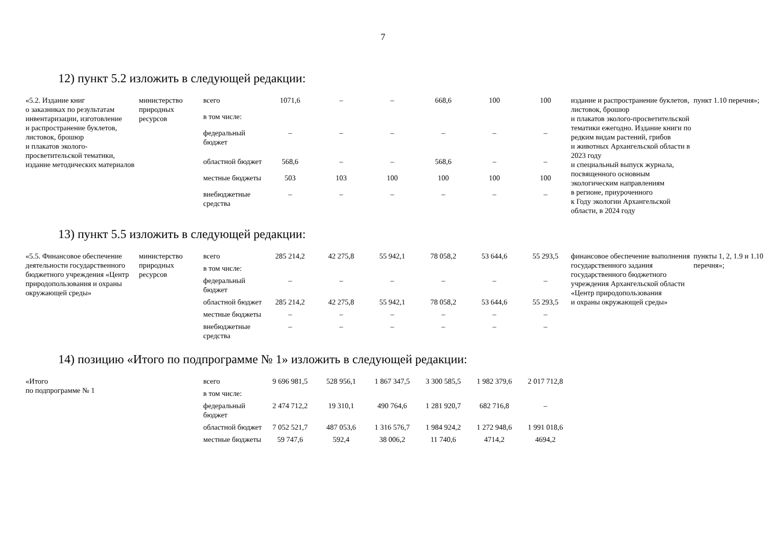7
12) пункт 5.2 изложить в следующей редакции:
| «5.2. Издание книг о заказниках по результатам инвентаризации, изготовление и распространение буклетов, листовок, брошюр и плакатов эколого-просветительской тематики, издание методических материалов | министерство природных ресурсов | всего | 1071,6 | – | – | 668,6 | 100 | 100 | издание и распространение буклетов, листовок, брошюр и плакатов эколого-просветительской тематики ежегодно. Издание книги по редким видам растений, грибов и животных Архангельской области в 2023 году и специальный выпуск журнала, посвященного основным экологическим направлениям в регионе, приуроченного к Году экологии Архангельской области, в 2024 году | пункт 1.10 перечня»; |
| | | в том числе: | | | | | | | | |
| | | федеральный бюджет | – | – | – | – | – | – | | |
| | | областной бюджет | 568,6 | – | – | 568,6 | – | – | | |
| | | местные бюджеты | 503 | 103 | 100 | 100 | 100 | 100 | | |
| | | внебюджетные средства | – | – | – | – | – | – | | |
13) пункт 5.5 изложить в следующей редакции:
| «5.5. Финансовое обеспечение деятельности государственного бюджетного учреждения «Центр природопользования и охраны окружающей среды» | министерство природных ресурсов | всего | 285 214,2 | 42 275,8 | 55 942,1 | 78 058,2 | 53 644,6 | 55 293,5 | финансовое обеспечение выполнения государственного задания государственного бюджетного учреждения Архангельской области «Центр природопользования и охраны окружающей среды» | пункты 1, 2, 1.9 и 1.10 перечня»; |
| | | в том числе: | | | | | | | | |
| | | федеральный бюджет | – | – | – | – | – | – | | |
| | | областной бюджет | 285 214,2 | 42 275,8 | 55 942,1 | 78 058,2 | 53 644,6 | 55 293,5 | | |
| | | местные бюджеты | – | – | – | – | – | – | | |
| | | внебюджетные средства | – | – | – | – | – | – | | |
14) позицию «Итого по подпрограмме № 1» изложить в следующей редакции:
| «Итого по подпрограмме № 1 | | всего | 9 696 981,5 | 528 956,1 | 1 867 347,5 | 3 300 585,5 | 1 982 379,6 | 2 017 712,8 |
| | | в том числе: | | | | | | |
| | | федеральный бюджет | 2 474 712,2 | 19 310,1 | 490 764,6 | 1 281 920,7 | 682 716,8 | – |
| | | областной бюджет | 7 052 521,7 | 487 053,6 | 1 316 576,7 | 1 984 924,2 | 1 272 948,6 | 1 991 018,6 |
| | | местные бюджеты | 59 747,6 | 592,4 | 38 006,2 | 11 740,6 | 4714,2 | 4694,2 |